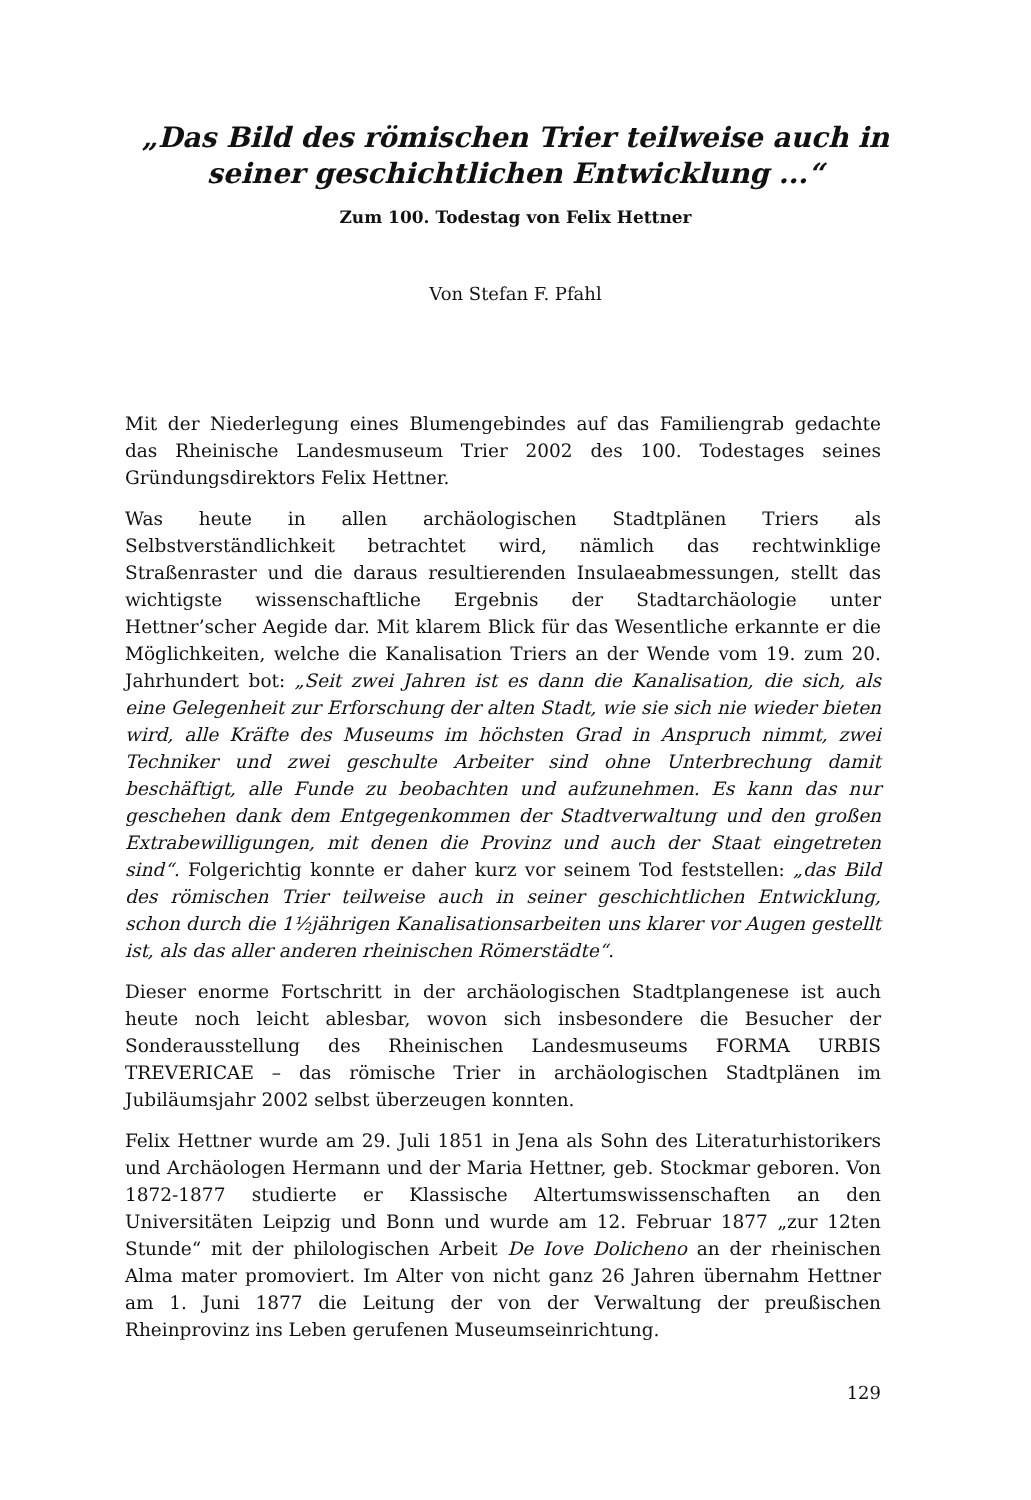„Das Bild des römischen Trier teilweise auch in seiner geschichtlichen Entwicklung ...“
Zum 100. Todestag von Felix Hettner
Von Stefan F. Pfahl
Mit der Niederlegung eines Blumengebindes auf das Familiengrab gedachte das Rheinische Landesmuseum Trier 2002 des 100. Todestages seines Gründungsdirektors Felix Hettner.
Was heute in allen archäologischen Stadtplänen Triers als Selbstverständlichkeit betrachtet wird, nämlich das rechtwinklige Straßenraster und die daraus resultierenden Insulaeabmessungen, stellt das wichtigste wissenschaftliche Ergebnis der Stadtarchäologie unter Hettner’scher Aegide dar. Mit klarem Blick für das Wesentliche erkannte er die Möglichkeiten, welche die Kanalisation Triers an der Wende vom 19. zum 20. Jahrhundert bot: „Seit zwei Jahren ist es dann die Kanalisation, die sich, als eine Gelegenheit zur Erforschung der alten Stadt, wie sie sich nie wieder bieten wird, alle Kräfte des Museums im höchsten Grad in Anspruch nimmt, zwei Techniker und zwei geschulte Arbeiter sind ohne Unterbrechung damit beschäftigt, alle Funde zu beobachten und aufzunehmen. Es kann das nur geschehen dank dem Entgegenkommen der Stadtverwaltung und den großen Extrabewilligungen, mit denen die Provinz und auch der Staat eingetreten sind“. Folgerichtig konnte er daher kurz vor seinem Tod feststellen: „das Bild des römischen Trier teilweise auch in seiner geschichtlichen Entwicklung, schon durch die 1½jährigen Kanalisationsarbeiten uns klarer vor Augen gestellt ist, als das aller anderen rheinischen Römerstädte“.
Dieser enorme Fortschritt in der archäologischen Stadtplangenese ist auch heute noch leicht ablesbar, wovon sich insbesondere die Besucher der Sonderausstellung des Rheinischen Landesmuseums FORMA URBIS TREVERICAE – das römische Trier in archäologischen Stadtplänen im Jubiläumsjahr 2002 selbst überzeugen konnten.
Felix Hettner wurde am 29. Juli 1851 in Jena als Sohn des Literaturhistorikers und Archäologen Hermann und der Maria Hettner, geb. Stockmar geboren. Von 1872-1877 studierte er Klassische Altertumswissenschaften an den Universitäten Leipzig und Bonn und wurde am 12. Februar 1877 „zur 12ten Stunde“ mit der philologischen Arbeit De Iove Dolicheno an der rheinischen Alma mater promoviert. Im Alter von nicht ganz 26 Jahren übernahm Hettner am 1. Juni 1877 die Leitung der von der Verwaltung der preußischen Rheinprovinz ins Leben gerufenen Museumseinrichtung.
129